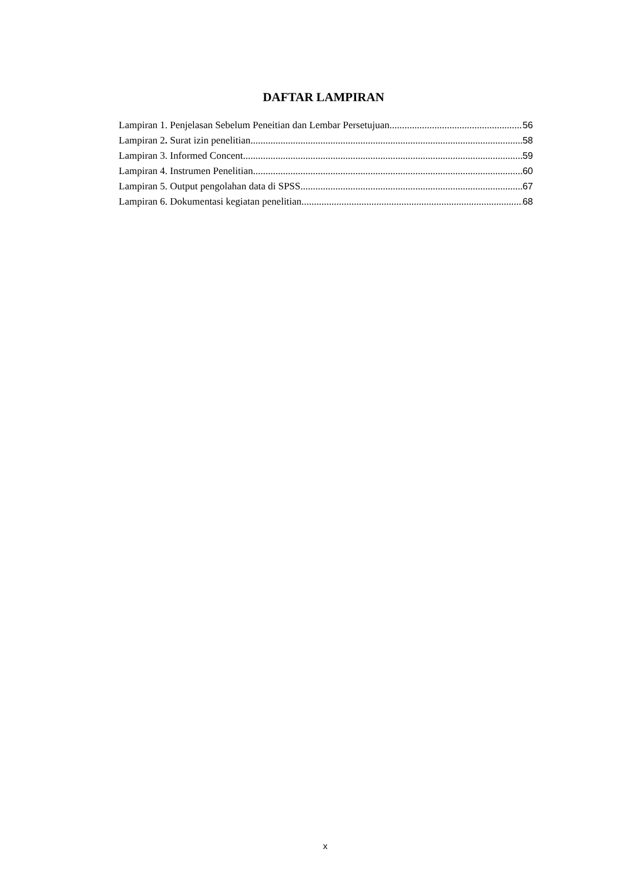DAFTAR LAMPIRAN
Lampiran 1. Penjelasan Sebelum Peneitian dan Lembar Persetujuan 56
Lampiran 2. Surat izin penelitian 58
Lampiran 3. Informed Concent 59
Lampiran 4. Instrumen Penelitian 60
Lampiran 5. Output pengolahan data di SPSS 67
Lampiran 6. Dokumentasi kegiatan penelitian 68
x